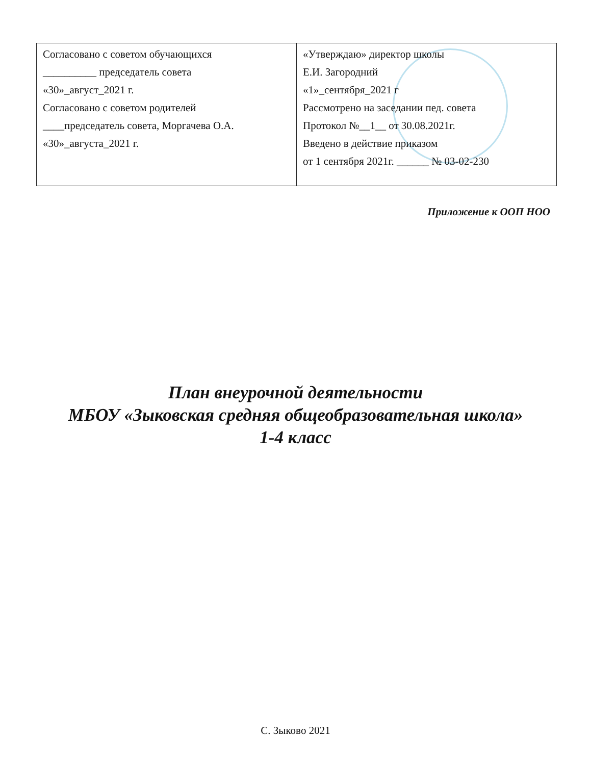| Согласовано с советом обучающихся __________ председатель совета «30»_август_2021 г. Согласовано с советом родителей ____председатель совета, Моргачева О.А. «30»_августа_2021 г. | «Утверждаю» директор школы Е.И. Загородний «1»_сентября_2021 г Рассмотрено на заседании пед. совета Протокол №__1__ от 30.08.2021г. Введено в действие приказом от 1 сентября 2021г. ______ № 03-02-230 |
Приложение к ООП НОО
План внеурочной деятельности
МБОУ «Зыковская средняя общеобразовательная школа»
1-4 класс
С. Зыково 2021